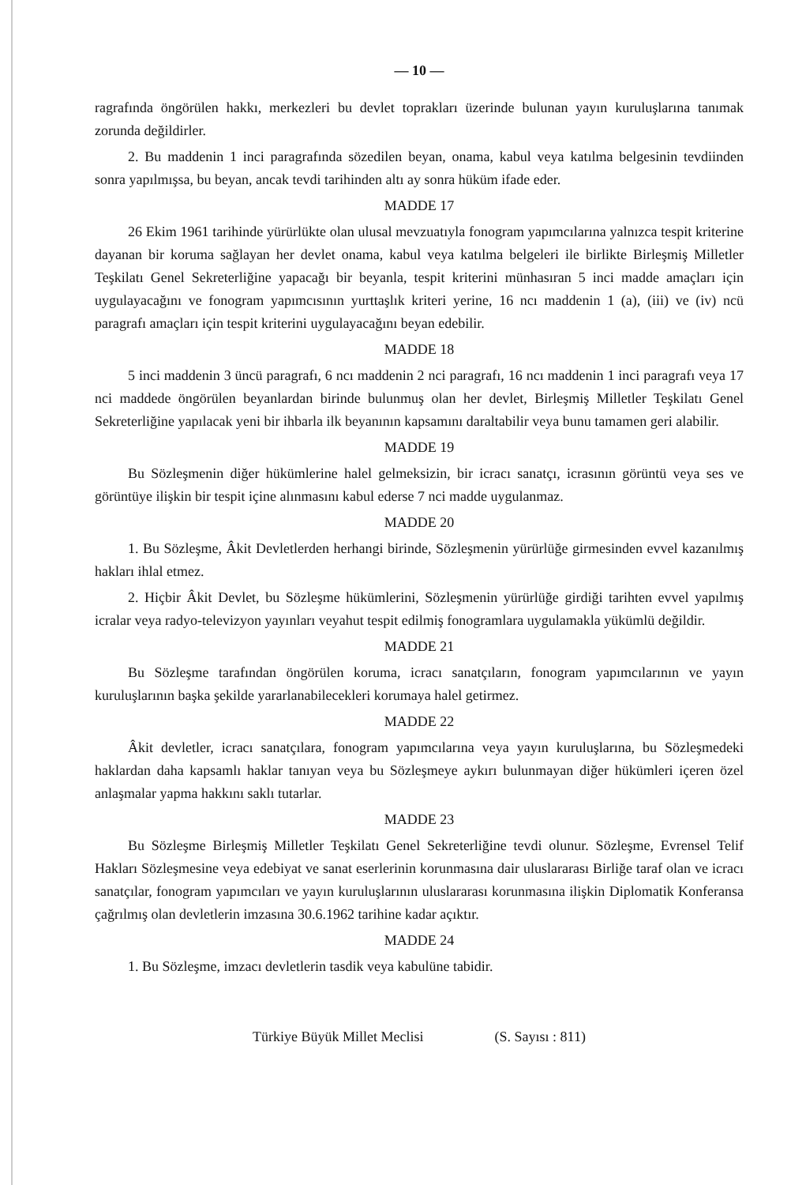— 10 —
ragrafında öngörülen hakkı, merkezleri bu devlet toprakları üzerinde bulunan yayın kuruluşlarına tanımak zorunda değildirler.
2. Bu maddenin 1 inci paragrafında sözedilen beyan, onama, kabul veya katılma belgesinin tevdiinden sonra yapılmışsa, bu beyan, ancak tevdi tarihinden altı ay sonra hüküm ifade eder.
MADDE 17
26 Ekim 1961 tarihinde yürürlükte olan ulusal mevzuatıyla fonogram yapımcılarına yalnızca tespit kriterine dayanan bir koruma sağlayan her devlet onama, kabul veya katılma belgeleri ile birlikte Birleşmiş Milletler Teşkilatı Genel Sekreterliğine yapacağı bir beyanla, tespit kriterini münhasıran 5 inci madde amaçları için uygulayacağını ve fonogram yapımcısının yurttaşlık kriteri yerine, 16 ncı maddenin 1 (a), (iii) ve (iv) ncü paragrafı amaçları için tespit kriterini uygulayacağını beyan edebilir.
MADDE 18
5 inci maddenin 3 üncü paragrafı, 6 ncı maddenin 2 nci paragrafı, 16 ncı maddenin 1 inci paragrafı veya 17 nci maddede öngörülen beyanlardan birinde bulunmuş olan her devlet, Birleşmiş Milletler Teşkilatı Genel Sekreterliğine yapılacak yeni bir ihbarla ilk beyanının kapsamını daraltabilir veya bunu tamamen geri alabilir.
MADDE 19
Bu Sözleşmenin diğer hükümlerine halel gelmeksizin, bir icracı sanatçı, icrasının görüntü veya ses ve görüntüye ilişkin bir tespit içine alınmasını kabul ederse 7 nci madde uygulanmaz.
MADDE 20
1. Bu Sözleşme, Âkit Devletlerden herhangi birinde, Sözleşmenin yürürlüğe girmesinden evvel kazanılmış hakları ihlal etmez.
2. Hiçbir Âkit Devlet, bu Sözleşme hükümlerini, Sözleşmenin yürürlüğe girdiği tarihten evvel yapılmış icralar veya radyo-televizyon yayınları veyahut tespit edilmiş fonogramlara uygulamakla yükümlü değildir.
MADDE 21
Bu Sözleşme tarafından öngörülen koruma, icracı sanatçıların, fonogram yapımcılarının ve yayın kuruluşlarının başka şekilde yararlanabilecekleri korumaya halel getirmez.
MADDE 22
Âkit devletler, icracı sanatçılara, fonogram yapımcılarına veya yayın kuruluşlarına, bu Sözleşmedeki haklardan daha kapsamlı haklar tanıyan veya bu Sözleşmeye aykırı bulunmayan diğer hükümleri içeren özel anlaşmalar yapma hakkını saklı tutarlar.
MADDE 23
Bu Sözleşme Birleşmiş Milletler Teşkilatı Genel Sekreterliğine tevdi olunur. Sözleşme, Evrensel Telif Hakları Sözleşmesine veya edebiyat ve sanat eserlerinin korunmasına dair uluslararası Birliğe taraf olan ve icracı sanatçılar, fonogram yapımcıları ve yayın kuruluşlarının uluslararası korunmasına ilişkin Diplomatik Konferansa çağrılmış olan devletlerin imzasına 30.6.1962 tarihine kadar açıktır.
MADDE 24
1. Bu Sözleşme, imzacı devletlerin tasdik veya kabulüne tabidir.
Türkiye Büyük Millet Meclisi (S. Sayısı : 811)